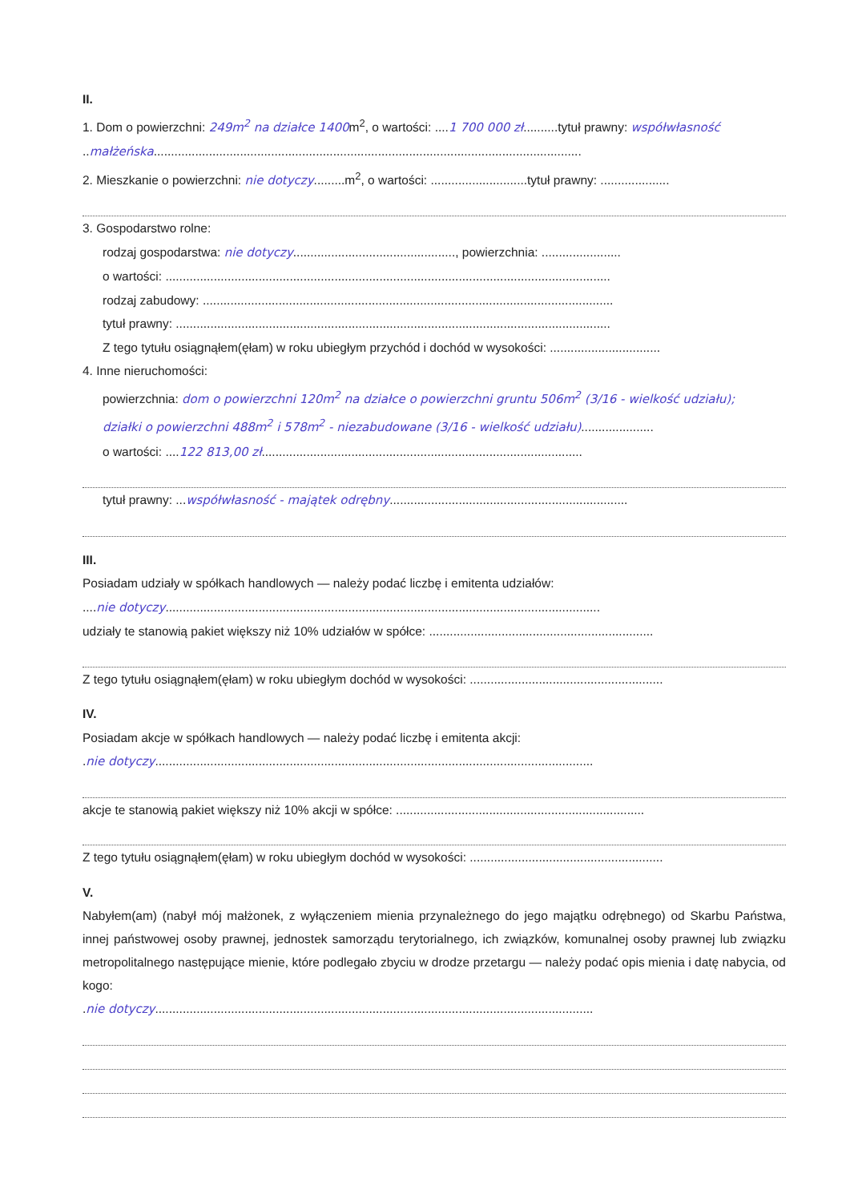II.
1. Dom o powierzchni: 249m<sup>2</sup> na działce 1400m<sup>2</sup>, o wartości: ....1 700 000 zł..........tytuł prawny: współwłasność
..małżeńska............................................................................................................................
2. Mieszkanie o powierzchni: nie dotyczy.........m<sup>2</sup>, o wartości: ............................tytuł prawny: ....................
3. Gospodarstwo rolne:
rodzaj gospodarstwa: nie dotyczy..............................................., powierzchnia: .......................
o wartości: .................................................................................................................................
rodzaj zabudowy: .......................................................................................................................
tytuł prawny: ..............................................................................................................................
Z tego tytułu osiągnąłem(ęłam) w roku ubiegłym przychód i dochód w wysokości: ................................
4. Inne nieruchomości:
powierzchnia: dom o powierzchni 120m<sup>2</sup> na działce o powierzchni gruntu 506m<sup>2</sup> (3/16 - wielkość udziału);
działki o powierzchni 488m<sup>2</sup> i 578m<sup>2</sup> - niezabudowane (3/16 - wielkość udziału).....................
o wartości: ....122 813,00 zł.............................................................................................
tytuł prawny: ...współwłasność - majątek odrębny.....................................................................
III.
Posiadam udziały w spółkach handlowych — należy podać liczbę i emitenta udziałów:
....nie dotyczy..............................................................................................................................
udziały te stanowią pakiet większy niż 10% udziałów w spółce: .................................................................
Z tego tytułu osiągnąłem(ęłam) w roku ubiegłym dochód w wysokości: ........................................................
IV.
Posiadam akcje w spółkach handlowych — należy podać liczbę i emitenta akcji:
.nie dotyczy...............................................................................................................................
akcje te stanowią pakiet większy niż 10% akcji w spółce: ........................................................................
Z tego tytułu osiągnąłem(ęłam) w roku ubiegłym dochód w wysokości: ........................................................
V.
Nabyłem(am) (nabył mój małżonek, z wyłączeniem mienia przynależnego do jego majątku odrębnego) od Skarbu Państwa, innej państwowej osoby prawnej, jednostek samorządu terytorialnego, ich związków, komunalnej osoby prawnej lub związku metropolitalnego następujące mienie, które podlegało zbyciu w drodze przetargu — należy podać opis mienia i datę nabycia, od kogo:
.nie dotyczy...............................................................................................................................